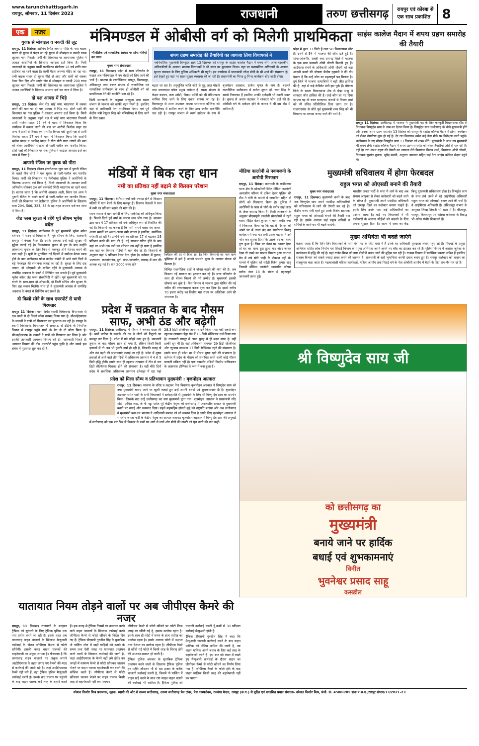www.tarunchhattisgarh.in
रायपुर, सोमवार, 11 दिसंबर 2023
राजधानी तरुण छत्तीसगढ़
रायपुर एवं कोरबा से
एक साथ प्रकाशित
8
एक नजर
युवक से मोबाइल व नकदी की लूट
रायपुर, 11 दिसंबर। टाटीबंध स्थित अयप्पा मंदिर के पास बाइक सवार दो युवक ने पैदल जा रहे युवक से मोबाइल व नकदी रकम लूटकर भाग निकले। प्रार्थी की शिकायत पर आमानाका पुलिस ने अज्ञात आरोपियों के खिलाफ अपराध दर्ज किया है। मिली जानकारी के अनुसार प्रार्थी राजकिरण मोतीवार 28 वर्ष शांति नगर टाटीबंध का रहने वाला है। प्रार्थी पैदल अयप्पा मंदिर जा रहा था। तभी बाइक सवार दो युवक पीछे से आए और प्रार्थी को धक्का देकर गिरा दिए और उसके जेब से मोबाइल व नकदी 200 रुपए लूटकर भाग निकले। प्रार्थी की शिकायत पर आमानाका पुलिस ने अज्ञात आरोपियों के खिलाफ अपराध दर्ज कर जांच में लिया है।
दो पक्ष आपस में भिड़े
रायपुर, 11 दिसंबर। जेल रोड सांई नगर भाठापारा में धक्का लगने की बात पर दो पक्ष आपस में भिड़ गए। दोनों पक्षों की शिकायत पर गंज पुलिस ने काउंटर अपराध दर्ज किया है। मिली जानकारी के अनुसार पहले पक्ष से सांई नगर भाठापारा निवासी प्रार्थी भावेश यादव 27 वर्ष ने थाना में शिकायत किया कि कार्यक्रम में धक्का लगने की बात पर आरोपी त्रिलोक कहर एवं अन्य ने प्रार्थी से विवाद कर मारपीट किया। वहीं दूसरे पक्ष से प्रार्थी त्रिलोक कहार 27 वर्ष ने थाना में शिकायत किया कि आरोपी भावेश यादव व अरविंद यादव ने गौरा गौरी गाना लगाने की बात को लेकर आरोपियों ने प्रार्थी से गाली-गलौज कर मारपीट किया। दोनों पक्षों की शिकायत पर गंज पुलिस ने काउंटर अपराध दर्ज कर जांच में लिया है।
आपसी रंजिश पर युवक को पीटा
रायपुर, 11 दिसंबर। शीतल इंटरनेशनल जुक बार में पुरानी रंजिश के चलते तीन लोगों ने एक युवक से गाली-गलौज कर मारपीट किया। प्रार्थी की शिकायत पर तेलीबांधा पुलिस ने आरोपियों के खिलाफ अपराध दर्ज किया है। मिली जानकारी के अनसार प्रार्थी अभिजीत सोनकर 24 वर्ष वालफोर्ट सिटी भाठागांव का रहने वाला है। बताया जाता है कि आरोपी अरबाज अली, विनय एवं अन्य ने पुरानी रंजिश के चलते प्रार्थी से गाली-गलौज कर मारपीट किया। प्रार्थी की शिकायत पर तेलीबांधा पुलिस ने आरोपियों के खिलाफ धारा 294, 506, 323, 34 के तह तहत अपराध दर्ज कर जांच में लिया है।
जेड प्लस सुरक्षा में रहेंगे पूर्व सीएम भूपेश बघेल
रायपुर, 11 दिसंबर। छत्तीसगढ़ के पूर्व मुख्यमंत्री भूपेश बघेल वर्तमान में पाटन से विधायक हैं। पूर्व सीएम के लिए, राजधानी रायपुर में बंगला तैयार है। इसके अलावा उन्हें कड़ी सुरक्षा भी मुहैया कराई गई है। विधानसभा चुनाव में हार के बाद उन्होंने लोकसभा चुनाव के लिए फिर से एकजुट होने मेहनत करने की बात कही है। सूत्रों के मुताबिक नई दिल्ली में समीक्षा बैठक खत्म होने के बाद छत्तीसगढ़ प्रदेश कांग्रेस कमेटी में आने वाले दिनों में बड़े फेरबदल की संभावना जताई जा रही है। सुरक्षा के लिए छह जवान, दो ओएसडी भी शामिल रहेंगे वे मुख्यमंत्री आवास से जयसिंह अग्रवाल के बंगले में शिफ्टिंग कर सकते हैं। पूर्व मुख्यमंत्री भूपेश बघेल जेड प्लस सेक्योरिटी में रहेंगे। पूर्व मुख्यमंत्री को नए बंगले के साथ-साथ दो ओएसडी, दो निजी सचिव और सुरक्षा के लिए छह जवान मिलेंगे। साथ ही वे मुख्यमंत्री आवास से जयसिंह अग्रवाल के बंगले में शिफ्टिंग कर सकते हैं।
दो किलो सोने के साथ एयरपोर्ट से यात्री गिरफ्तार
रायपुर 11 दिसंबर। माना स्थित स्वामी विवेकानंद विमानतल से एक यात्री से दो किलो सोना बरामद किया गया है। सीआईएसएफ के जवानों ने यात्री को गिरफ्तार कर पूछताछ कर रही है। रायपुर के स्वामी विवेकानंद विमानतल में लखनऊ से इंडिगो के नियमित विमान से रायपुर पहुंचे यात्री के बैग से दो सोना मिला है। सीआईएसएफ के जवानों ने यात्री को गिरफ्तार कर लिया है और इसकी जानकारी आयकर विभाग को दी। जानकारी मिलते ही आयकर विभाग की टीम एयरपोर्ट पहुंच चुकी है और उससे इस संबंध में पूछताछ शुरू कर दी है।
मंत्रिमण्डल में ओबीसी वर्ग को मिलेगी प्राथमिकता
भौगोलिक एवं सामाजिक आधार पर होगा मंत्रियों का चयन
मुख्य नगर संवाददाता
रायपुर, 11 दिसम्बर। प्रदेश में सत्ता परिवर्तन के पश्चात अब मंत्रिमण्डल में नए चेहरों को लिए जाने की चर्चा है। भाजपा के रणनीतिकार रायपुर, बिलासपुर, अंबिकापुर तथा बस्तर संभाग से राजनीतिक एवं सामाजिक समीकरण के साथ ही ओबीसी वर्ग को प्राथमिकता देने की रणनीति बना रहे हैं।
मिली जानकारी के अनुसार सरगुजा तथा बस्तर संभाग से भाजपा को काफी बढ़त मिली है। इसलिए यहां से आदिवासी नेता रामविचार नेताम एवं पूर्व केंद्रीय मंत्री रेणुका सिंह को मंत्रिपरिषद में लिए जाने के लिए दबाव
शपथ ग्रहण समारोह की तैयारियों का जायजा लिया विधायकों ने
नवनिर्वाचित मुख्यमंत्री विष्णुदेव साय 13 दिसम्बर को रायपुर के साइंस कालेज मैदान में शपथ लेंगे। आज शासकीय अधिकारियों के अलावा भाजपा विधायकों ने भी स्थल का मुआयना किया। यहां पर प्रशासनिक अधिकारी के अलावा सुरक्षा व्यवस्था के लिए पुलिस अधिकारी भी पहुंचे। इस कार्यक्रम में प्रधानमंत्री नरेन्द्र मोदी के भी आने की संभावना है। इसे देखते हुए यहां पर सख्त सुरक्षा व्यवस्था की जा रही है। प्रधानमंत्री का मिनट-टू-मिनट कार्यक्रम शीघ्र जारी होगा।
बढ़ता जा रहा है। अनुसूचित जाति कोटे से पुन्नू लाल मोहले तथा दयालदास बघेल प्रमुख दावेदार हैं। बस्तर संभाग से केदार कश्यप, लता उसेंडी, विक्रम उसेंडी को भी मंत्रिमण्डल शामिल किए जाने के लिए दबाव बनाया जा रह है। बिलासपुर से अमर अग्रवाल अथवा धरमलाल कौशिक को मंत्रिपरिषद में शामिल करने के लिए उच्च स्तरीय राजनीति चल रही है। रायपुर संभाग से स्वर्ण दावेदार के रूप में बृजमोहन अग्रवाल, राजेश मूणत के नाम हैं। बदलते राजनीतिक समीकरण में राजेश मूणत डॉ. रमन सिंह के सबसे निकटस्थ हैं इसलिए उनकी दावेदारी भी काफी प्रबल है। कुरूद से अजय चंद्राकर ने शानदार जीत दर्ज की है। ओबीसी वर्ग के दावेदार होने के कारण वे भी इस दौड़ में शामिल हैं।
प्रदेश में कुल 33 जिले हैं तथा 90 विधानसभा सीट हैं। इनमें से 54 में भाजपा की जीत दर्ज हुई है। चांपा-जांजगीर, सक्ती तथा रायगढ़ जिले में भाजपा के एक मात्र प्रत्याशी ओपी चौधरी विजयी हुए हैं। आईएएस संवर्ग के अधिकारी ओपी चौधरी को बड़ा आदमी बनाने की घोषणा केंद्रीय गृहमंत्री ने की थी। देखना है कि उन्हें कौन सा महत्वपूर्ण पद मिलता है। दुर्ग जिले में भाजपा प्रत्याशियों ने बड़ी जीत हासिल की है। यहां से कई केबिनेट मंत्री हार चुके हैं। बेमेतरा जिले के साजा विधानसभा क्षेत्र से ईश्वर साहू ने शानदार जीत हासिल की है। उन्हें कौन सा पद दिया जाएगा यह तो वक्त बताएगा। कवर्धा से विजय शर्मा को भी उचित प्रतिनिधित्व दिया जाना तय है। राजनांदगांव से जीते पूर्व मुख्यमंत्री रमन सिंह को भी विधानसभा अध्यक्ष बनाए जाने की चर्चा है।
साइंस कालेज मैदान में शपथ ग्रहण समारोह की तैयारी
रायपुर 11 दिसंबर। छत्तीसगढ़ में भाजपा ने मुख्यमंत्री पद के लिए कनकुरी विधानसभा सीट से विधायक विष्णुदेव साय के नाम का ऐलान किया है। विष्णुदेव साय छत्तीसगढ़ के चौथे मुख्यमंत्री होंगे और उनका शपथ ग्रहण समारोह 13 दिसंबर को रायपुर के साइंस कॉलेज मैदान में होगा। कार्यक्रम को लेकर तैयारियां शुरू हो गई है। देर रात विधायक समेत कई नेता मौके पर निरीक्षण करने पहुंचे। छत्तीसगढ़ के नए सीएम विष्णुदेव साय 13 दिसंबर को शपथ लेंगे। मुख्यमंत्री के साथ उप मुख्यमंत्री भी शपथ लेंगे। साइंस कॉलेज मैदान में शपथ ग्रहण समारोह को लेकर तैयारियां जोरों से चल रही है। वहीं देर रात शपथ ग्रहण की तैयारी का जायजा लेने विधायक विजय शर्मा, विधायक ओपी चौधरी, विधायक सुशांत शुक्ला, भूपेंद्र सवन्नी, अनुराग अग्रवाल सहित कई नेता साइंस कॉलेज मैदान पहुंचे थे।
मंडियों में बिक रहा धान
नमी का प्रतिशत नहीं बढ़ाने से किसान परेशान
मुख्य नगर संवाददाता
रायपुर, 11 दिसम्बर। बेमौसम वर्षा नमी ज्यादा होने से किसान मंडियों में धान बेचने के लिए मजबूर हैं। किसान नेताओं ने धान में नमी का प्रतिशत बढ़ाने की मांग की है।
राज्य शासन ने धान खरीदी के लिए मार्कफेड को अधिकृत किया है। पिछले दिनों हुई वर्षा के कारण धान भीग गया है। सरकार द्वारा धान में 17 प्रतिशत की नमी अधिकृत रूप से निर्धारित की गई है। किसानों का कहना है कि नमी नापने वाला यंत्र अलग-अलग स्थानों पर अलग-अलग नमी बताता है इसलिए, सर्वाधिक परेशानी हो रही है। उन्होंने नमी का प्रतिशत 17 से बढ़ाकर 25 प्रतिशत करने की मांग की है। नई सरकार गठित होने के बाद यहां पर अभी तक नमी का प्रतिशत तय नहीं हो पाया है इसलिए अब यहां पर किसान मंडियों में धान बेच रहे हैं। किसानों के अनुसार यहां 5 प्रतिशत टैक्स देना होता है। वर्तमान में कुरूद, भाटापारा, राजनांदगांव, दुर्ग, चांपा-जांजगीर, रायगढ़ में धान की आवक बढ़ गई है। धान 2000 रुपए प्रति
क्विंटल की दर से बिक रहा है। जिन किसानों का नाम ऋण पुस्तिका में दर्ज है उनको समर्थन मूल्य के अलावा बोनस भी मिलता है।
विभिन्न राजनीतिक दलों ने बोनस बढ़ाने की मांग की है। अब किसान नई सरकार का इंतजार कर रहे हैं। सत्ता परिवर्तन के साथ ही बोनस मिलने की भी उम्मीद है। मुख्यमंत्री इसकी घोषणा कर चुके हैं। वित्त विभाग ने भाजपा द्वारा घोषित की गई स्कीम की एक्सरसाइज करना शुरू कर दिया है। इससे करीब 70 हजार करोड़ का वित्तीय भार राज्य पर अतिरिक्त आने की संभावना है।
मीडिया कालोनी से नकबजनी के आरोपी गिरफ्तार
रायपुर, 11 दिसंबर। राजधानी के कबीरनगर थाना क्षेत्र के सोनडोंगरी स्थित मीडिया कालोनी आवासीय परिसर में दबिश देकर पुलिस की टीम ने चोरी के मामले में नाबालिग सहित दो लोगों को गिरफ्तार किया है। पुलिस ने आरोपियों के पास से चोरी के करीब ढाई लाख के जेवर बरामद किया है। मिली जानकारी के अनुसार बीएसयूपी कालोनी सोनडोंगरी में रहने वाला पीड़ित चेतन कुमार ने थाना कबीर नगर में शिकायत किया था कि वह 9 दिसंबर को अपने घर में ताला बंद कर सपरिवार विवाह कार्यक्रम में गया था। तभी उसके पड़ोसी ने उसे फोन कर सूचना दिया कि उसके घर का ताला टूटा हुआ है। जिस पर चेतन घर आकर देखा तो घर का ताला टूटा हुआ था। अंदर जाकर देखा तो कमरे का सामान बिखरा हुआ था तथा बैग में रखे सोने चांदी के जेवरात नहीं थे। मामले में पुलिस को संदेही रितेश कुमार साहू निवासी मीडिया कालोनी आवासीय परिसर ब्लॉक नंबर 18 के संबंध में महत्वपूर्ण जानकारी प्राप्त हुई।
मुख्यमंत्री सचिवालय में होगा फेरबदल
राहुल भगत को ओएसडी बनाने की तैयारी
मुख्य नगर संवाददाता
रायपुर, 11 दिसम्बर। मुख्यमंत्री बनने के बाद अब विष्णुदेव साय अपने पसंदीदा अधिकारियों को सचिवालय में लाने की तैयारी कर रहे हैं। केंद्रीय राज्य मंत्री रहते हुए उनके विशेष सहायक राहुल भगत को ओएसडी बनाने की तैयारी चल रही है। इसके अलावा कई प्रमुख सचिवों व सचिवों के कार्यभार भी बदले जाएंगे।
भारतीय जनता पार्टी के सत्ता में आने के बाद अब संभाग आयुक्त से लेकर कलेक्टरों को बदले जाने के संकेत हैं। मुख्यमंत्री अपने पसंदीदा अधिकारी को जशपुर जिले का कलेक्टर बनाना चाहते हैं। इसके लिए उनके पास कई अधिकारियों का प्रस्ताव आया है। कई नए विधायकों ने भी कलेक्टरों के अलावा सीईओ को बदलने के लिए अपना सुझाव दिया है। राज्य में सत्ता का केंद्र बिन्दु मुख्यमंत्री सचिवालय होता है। विष्णुदेव साय के साथ लंबे अरसे से रहे आईपीएस अधिकारी राहुल भगत को ओएसडी बनाए जाने की चर्चा है। वे आईपीएस अधिकारी हैं। अंबिकापुर संभाग के आयुक्त शिखा तिवारी भी रडार में हैं। बीजापुर, रायपुर, बिलासपुर एवं कोरबा कलेक्टर के विरुद्ध भी अनेक गंभीर शिकायतें हैं।
मुख्य अभियंता भी बदले जाएंगे
बताया जाता है कि जिन-जिन विधायकों के नाम मंत्री पद के लिए चर्चा में हैं उनके घर अधिकारी गुलदस्ता लेकर पहुंच रहे हैं। पीएचई के प्रमुख अभियंता सहित लोक निर्माण एवं सिंचाई विभाग के प्रमुख अभियंता अपने-अपने नए बॉस का इंतजार कर रहे हैं। पुलिस विभाग में अशोक जुनेजा के कार्यकाल में वृद्धि की गई है। यहां राजेश मिश्रा को नया डीजीपी बनाए जाने की मुहिम चल रही है। राजस्व विभाग में सर्वाधिक प्रकरण लंबित हैं इसलिए राजस्व विभाग को सबसे ज्यादा सख्त करने की जरूरत है। राजधानी के सारे भूमाफिया काफी दबाव बनाए हुए हैं। रायपुर कलेक्टर को शासन का राजकुमार कहा जाता है। महत्वाकांक्षी महिला कार्यकर्ता, महिला आयोग तथा पिछड़े वर्ग के नेता ओबीसी आयोग में बैठने के लिए हाथ-पैर मार रहे हैं।
प्रदेश में चक्रवात के बाद मौसम साफ, अभी ठंड और बढ़ेगी
रायपुर, 11 दिसंबर। छत्तीसगढ़ में मौसम ने करवट बदल ली है। भारी बारिश से कड़ाके की ठंड ने लोगों को ठिठुरने पर मजबूर कर दिया है। प्रदेश में घने कोहरे छाए हुए हैं। चक्रवाती तूफान के बाद मौसम साफ हो गया है, लेकिन किसी-किसी इलाकों में तो अब भी हल्की वर्षा हो रही है, जिसकी वजह से और ठंड बढ़ने की संभावनाएं जताई जा रही है। प्रदेश में शुष्क हवाओं से आने वाले तीन दिनों में अधिकतम तापमान में 4 से 5 डिग्री वृद्धि होगी। इसके साथ ही न्यूनतम तापमान में तीन से चार डिग्री सेल्सियस गिरावट होने की संभावना है। वहीं बीते दिनों प्रदेश में सर्वाधिक अधिकतम तापमान दंतेवाड़ा में रहा यहां 28.3 डिग्री सेल्सियस तापमान दर्ज किया गया। वहीं सबसे कम न्यूनतम तापमान पेंड्रा रोड में 15 डिग्री सेल्सियस दर्ज किया गया है। राजधानी रायपुर में आज सुबह से ही बदल साफ है। वहीं हल्की धूप भी है। यहां अधिकतम तापमान 29 डिग्री सेल्सियस और न्यूनतम तापमान 17 डिग्री सेल्सियस रहने की संभावना है। इसके साथ ही प्रदेश भर में मौसम शुष्क रहने की संभावना है। वर्तमान में प्रदेश के मौसम को प्रभावित करने वाली कोई मौसम प्रणाली सक्रिय नहीं है। एक कमजोर पश्चिमी विक्षोभ पाकिस्तान के आसपास द्रोणिका के रूप में बना हुआ है।
प्रदेश को मिला सौम्य व प्रतिभावान मुख्यमंत्री : बृजमोहन अग्रवाल
रायपुर, 11 दिसंबर। भाजपा के वरिष्ठ व कद्दावर नेता विधायक बृजमोहन अग्रवाल ने विष्णुदेव साय को नया मुख्यमंत्री बनाए जाने पर खुशी जताई हुए उन्हें अपनी बधाई एवं शुभकामनाएं दी है। बृजमोहन अग्रवाल समेत पार्टी के सभी विधायकों ने सर्वसहमति से मुख्यमंत्री के लिए श्री विष्णु देव साय का समर्थन किया। जिसके बाद उन्हें छत्तीसगढ़ का नया मुख्यमंत्री चुना गया। बृजमोहन अग्रवाल ने प्रधानमंत्री नरेंद्र मोदी, अमित शाह, जे पी नड्डा समेत पूरे केंद्रीय नेतृत्व को छत्तीसगढ़ में जनजातीय समाज से मुख्यमंत्री बनाने पर बधाई और धन्यवाद दिया। पहले महामहिम द्रोपदी मुर्मु को राष्ट्रपति बनाया और अब छत्तीसगढ़ में मुख्यमंत्री बना कर भाजपा ने आदिवासी समाज को जो सम्मान दिया है उसके लिए बृजमोहन अग्रवाल ने भारतीय जनता पार्टी के केंद्रीय नेतृत्व का आभार जताया। बृजमोहन अग्रवाल ने विष्णु देव साय की अगुवाई में छत्तीसगढ़ को एक बार फिर से विकास के रास्ते पर आगे ले जाने और मोदी की गारंटी को पूरा करने की बात कही।
श्री विष्णुदेव साय जी
को छत्तीसगढ़ का
मुख्यमंत्री
बनाये जाने पर हार्दिक
बधाई एवं शुभकामनाएं
विनीत
भुवनेश्वर प्रसाद साहू
कसडोल
यातायात नियम तोड़ने वालों पर अब जीपीएस कैमरे की नजर
रायपुर, 11 दिसंबर। राजधानी के बदहाल ट्रैफिक को सुधारने के लिए ट्रैफिक पुलिस एक नया प्रयोग करने जा रही है। इसके तहत अब लापरवाह वाहन चालकों के खिलाफ मैन्युअली कार्रवाई के दौरान जीपीएस कैमरा से फोटो खींचेगी। इसकी वजह वाहन चालकों की बाहनेबाजी पर अंकुश लगाना है। गौरतलब है कि लापरवाह वाहन चालकों पर अंकुश लगाने आईटीएमएस के तहत लगाए गए कैमरों की मदद से कार्रवाई की जाती रही है। जहां आईटीएमएस कैमरे नहीं लगे हैं, वहां ट्रैफिक पुलिस मैन्युअली कार्रवाई करती है। उसके बाद चालान घर पहुंचने के बाद वाहन चालक कई तरह के बहाने करते हैं। इस वजह से ट्रैफिक नियमों का उल्लंघन करने वाले वाहन चालकों के खिलाफ कार्रवाई करने जीपीएस कैमरे से फोटो खींचने के निर्देश दिए गए हैं। ट्रैफिक डीएसपी गुरजीत सिंह के मुताबिक नो पार्किंग जोन में खड़ी गाड़ियों को उठाने के समय तथा ऐसी जगह पर यातायात उल्लंघन करने वालों के खिलाफ कार्रवाई की जाती है, जहां आईटीएमएस के कैमरे नहीं लगे होते। उन जगहों में सामान्य कैमरे से फोटो खींचकर चालान भेजने पर वाहन चालक बहानेबाजी कर बचने की कोशिश करते हैं। जीपीएस कैमरे से फोटो खींचकर चालान भेजने पर वाहन चालक किसी तरह से बहानेबाजी नहीं कर पाएगा।
जीपीएस कैमरे से फोटो खींचने पर फोटो किस जगह पर खींची गई है, इसका उल्लेख रहता है। इसके साथ ही फोटो में समय के साथ तारीख का उल्लेख रहता है। इसके अलावा फोटो में अक्षांश तथा देशांश का उल्लेख रहता है। जीपीएस कैमरे से खींची गई फोटो में किसी तरह के विवाद होने की आशंका समाप्त हो जाती है।
ट्रैफिक पुलिस अफसर के मुताबिक ट्रैफिक उल्लंघन करने वालों के खिलाफ ट्रैफिक पुलिस हर महीने औसतन नौ से दस हजार के करीब चालानी कार्रवाई करती है, जिसमें नो पार्किंग में वाहन खड़े करने के साथ रांग साइड वाहन चलाने की कार्रवाई भी शामिल है। ट्रैफिक पुलिस जो चालानी कार्रवाई करती है,उनमें से 30 प्रतिशत कार्रवाई मैन्युअली होती है।
ट्रैफिक डीएसपी गुरजीत सिंह ने कहा कि मैन्युअली चालानी कार्रवाई करने के बाद वाहन मालिक को नोटिस तामिल की जाती है, तब वाहन मालिक अपने बचाव के लिए कई तरह के बहानेबाजी करते हैं। इस बात को ध्यान में रखते हुए मैन्युअली कार्रवाई के दौरान वाहन का जीपीएस कैमरे से फोटो खींचने का निर्णय लिया गया है। जीपीएस कैमरे के फोटो होने के बाद वाहन मालिक किसी तरह की बहानेबाजी नहीं कर पाएगा।
कौशल किशोर मिश्र प्रकाशक, मुद्रक, स्वामी की ओर से तरूण छत्तीसगढ़, तरूण छत्तीसगढ़ प्रेस टॉवर, प्रेस काम्पलेक्स, रजबंधा मैदान, रायपुर (छ.ग.) से मुद्रित एवं प्रकाशित प्रधान संपादक- कौशल किशोर मिश्र, पंजी. क्रं. 45088/85 डाक पं.छ.ग./रायपुर संभाग/33/2021-23